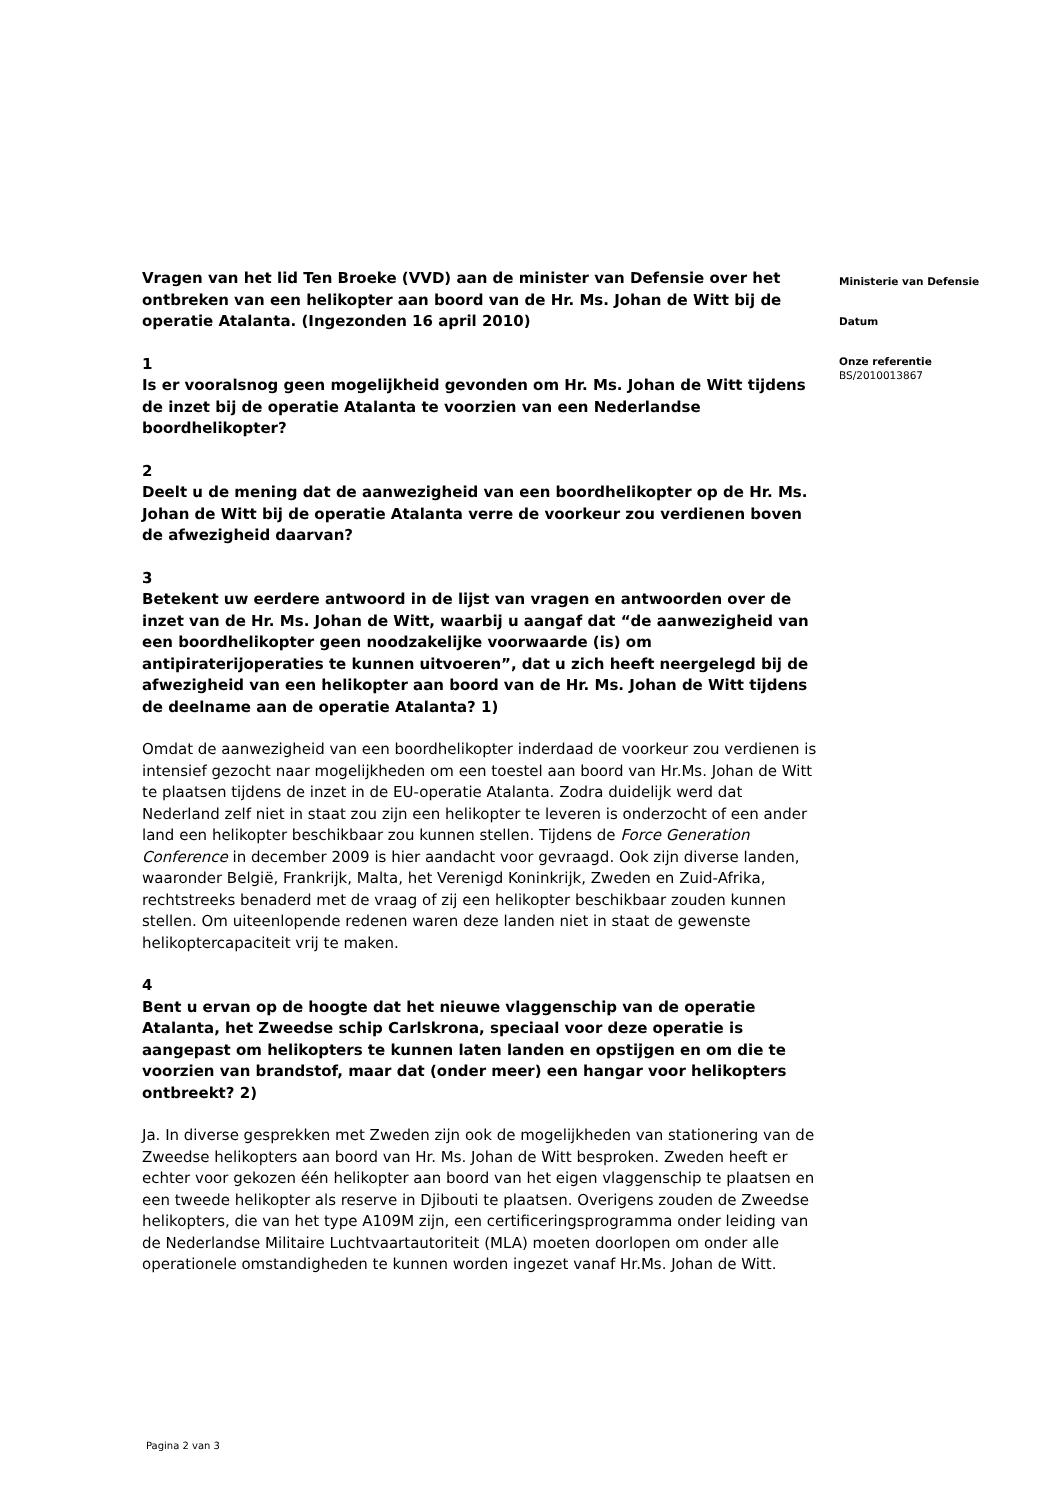Vragen van het lid Ten Broeke (VVD) aan de minister van Defensie over het ontbreken van een helikopter aan boord van de Hr. Ms. Johan de Witt bij de operatie Atalanta. (Ingezonden 16 april 2010)
1
Is er vooralsnog geen mogelijkheid gevonden om Hr. Ms. Johan de Witt tijdens de inzet bij de operatie Atalanta te voorzien van een Nederlandse boordhelikopter?
2
Deelt u de mening dat de aanwezigheid van een boordhelikopter op de Hr. Ms. Johan de Witt bij de operatie Atalanta verre de voorkeur zou verdienen boven de afwezigheid daarvan?
3
Betekent uw eerdere antwoord in de lijst van vragen en antwoorden over de inzet van de Hr. Ms. Johan de Witt, waarbij u aangaf dat “de aanwezigheid van een boordhelikopter geen noodzakelijke voorwaarde (is) om antipiraterijoperaties te kunnen uitvoeren”, dat u zich heeft neergelegd bij de afwezigheid van een helikopter aan boord van de Hr. Ms. Johan de Witt tijdens de deelname aan de operatie Atalanta? 1)
Omdat de aanwezigheid van een boordhelikopter inderdaad de voorkeur zou verdienen is intensief gezocht naar mogelijkheden om een toestel aan boord van Hr.Ms. Johan de Witt te plaatsen tijdens de inzet in de EU-operatie Atalanta. Zodra duidelijk werd dat Nederland zelf niet in staat zou zijn een helikopter te leveren is onderzocht of een ander land een helikopter beschikbaar zou kunnen stellen. Tijdens de Force Generation Conference in december 2009 is hier aandacht voor gevraagd. Ook zijn diverse landen, waaronder België, Frankrijk, Malta, het Verenigd Koninkrijk, Zweden en Zuid-Afrika, rechtstreeks benaderd met de vraag of zij een helikopter beschikbaar zouden kunnen stellen. Om uiteenlopende redenen waren deze landen niet in staat de gewenste helikoptercapaciteit vrij te maken.
4
Bent u ervan op de hoogte dat het nieuwe vlaggenschip van de operatie Atalanta, het Zweedse schip Carlskrona, speciaal voor deze operatie is aangepast om helikopters te kunnen laten landen en opstijgen en om die te voorzien van brandstof, maar dat (onder meer) een hangar voor helikopters ontbreekt? 2)
Ja. In diverse gesprekken met Zweden zijn ook de mogelijkheden van stationering van de Zweedse helikopters aan boord van Hr. Ms. Johan de Witt besproken. Zweden heeft er echter voor gekozen één helikopter aan boord van het eigen vlaggenschip te plaatsen en een tweede helikopter als reserve in Djibouti te plaatsen. Overigens zouden de Zweedse helikopters, die van het type A109M zijn, een certificeringsprogramma onder leiding van de Nederlandse Militaire Luchtvaartautoriteit (MLA) moeten doorlopen om onder alle operationele omstandigheden te kunnen worden ingezet vanaf Hr.Ms. Johan de Witt.
Ministerie van Defensie
Datum
Onze referentie
BS/2010013867
Pagina 2 van 3